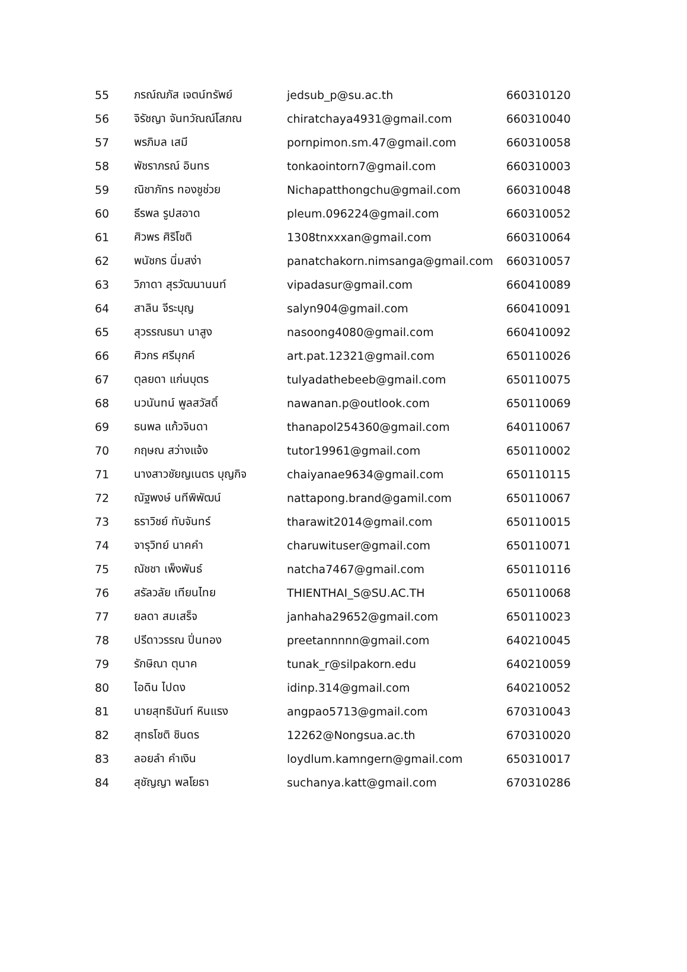| 55 | ภรณ์ณภัส เจตน์ทรัพย์ | jedsub_p@su.ac.th | 660310120 |
| 56 | จิรัชญา จันทวัณณ์โสภณ | chiratchaya4931@gmail.com | 660310040 |
| 57 | พรภิมล เสมี | pornpimon.sm.47@gmail.com | 660310058 |
| 58 | พัชราภรณ์ อินทร | tonkaointorn7@gmail.com | 660310003 |
| 59 | ณิชาภัทร ทองชูช่วย | Nichapatthongchu@gmail.com | 660310048 |
| 60 | ธีรพล รูปสอาด | pleum.096224@gmail.com | 660310052 |
| 61 | ศิวพร ศิริโชติ | 1308tnxxxan@gmail.com | 660310064 |
| 62 | พนัชกร นิ่มสง่า | panatchakorn.nimsanga@gmail.com | 660310057 |
| 63 | วิภาดา สุรวัฒนานนท์ | vipadasur@gmail.com | 660410089 |
| 64 | สาลิน จีระบุญ | salyn904@gmail.com | 660410091 |
| 65 | สุวรรณธนา นาสูง | nasoong4080@gmail.com | 660410092 |
| 66 | ศิวกร ศรีมุกค์ | art.pat.12321@gmail.com | 650110026 |
| 67 | ตุลยดา แก่นบุตร | tulyadathebeeb@gmail.com | 650110075 |
| 68 | นวนันทน์ พูลสวัสดิ์ | nawanan.p@outlook.com | 650110069 |
| 69 | ธนพล แก้วจินดา | thanapol254360@gmail.com | 640110067 |
| 70 | กฤษณ สว่างแจ้ง | tutor19961@gmail.com | 650110002 |
| 71 | นางสาวชัยญเนตร บุญกิจ | chaiyanae9634@gmail.com | 650110115 |
| 72 | ณัฐพงษ์ นทีพิพัฒน์ | nattapong.brand@gamil.com | 650110067 |
| 73 | ธราวิชย์ ทับจันทร์ | tharawit2014@gmail.com | 650110015 |
| 74 | จารุวิทย์ นาคคำ | charuwituser@gmail.com | 650110071 |
| 75 | ณัชชา เพ็งพันธ์ | natcha7467@gmail.com | 650110116 |
| 76 | สรัลวลัย เทียนไทย | THIENTHAI_S@SU.AC.TH | 650110068 |
| 77 | ยลดา สมเสร็จ | janhaha29652@gmail.com | 650110023 |
| 78 | ปรีดาวรรณ ปิ่นทอง | preetannnnn@gmail.com | 640210045 |
| 79 | รักษิณา ตุนาค | tunak_r@silpakorn.edu | 640210059 |
| 80 | ไอดิน ไปดง | idinp.314@gmail.com | 640210052 |
| 81 | นายสุทธินันท์ หินแรง | angpao5713@gmail.com | 670310043 |
| 82 | สุทธโชติ ชินดร | 12262@Nongsua.ac.th | 670310020 |
| 83 | ลอยลำ คำเงิน | loydlum.kamngern@gmail.com | 650310017 |
| 84 | สุชัญญา พลโยธา | suchanya.katt@gmail.com | 670310286 |